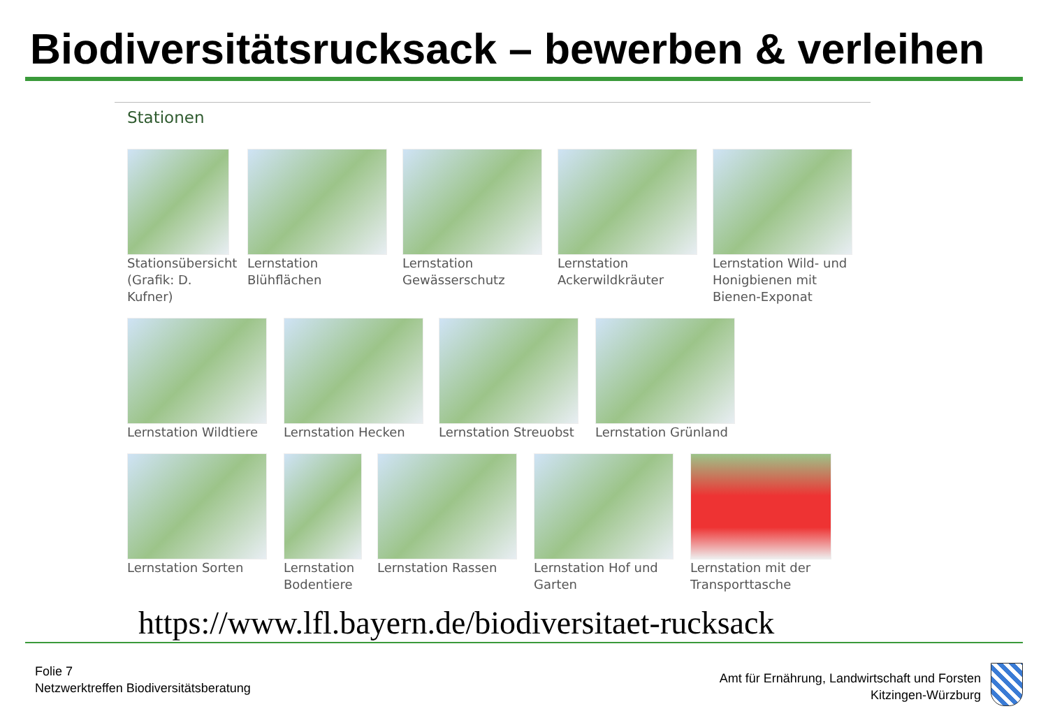Biodiversitätsrucksack – bewerben & verleihen
Stationen
Stationsübersicht (Grafik: D. Kufner)
Lernstation Blühflächen
Lernstation Gewässerschutz
Lernstation Ackerwildkräuter
Lernstation Wild- und Honigbienen mit Bienen-Exponat
Lernstation Wildtiere
Lernstation Hecken Lernstation Streuobst
Lernstation Grünland
Lernstation Sorten Lernstation Bodentiere
Lernstation Rassen Lernstation Hof und Garten
Lernstation mit der Transporttasche
https://www.lfl.bayern.de/biodiversitaet-rucksack
Folie 7
Netzwerktreffen Biodiversitätsberatung
Amt für Ernährung, Landwirtschaft und Forsten
Kitzingen-Würzburg